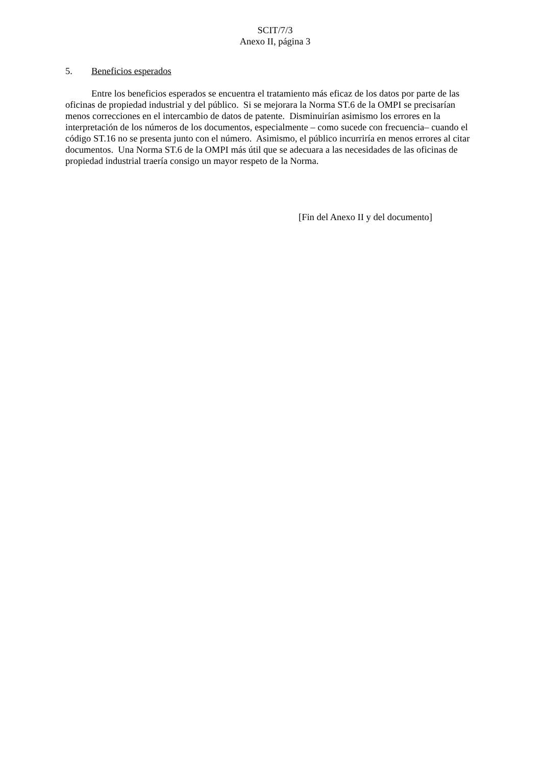SCIT/7/3
Anexo II, página 3
5. Beneficios esperados
Entre los beneficios esperados se encuentra el tratamiento más eficaz de los datos por parte de las oficinas de propiedad industrial y del público. Si se mejorara la Norma ST.6 de la OMPI se precisarían menos correcciones en el intercambio de datos de patente. Disminuirían asimismo los errores en la interpretación de los números de los documentos, especialmente – como sucede con frecuencia– cuando el código ST.16 no se presenta junto con el número. Asimismo, el público incurriría en menos errores al citar documentos. Una Norma ST.6 de la OMPI más útil que se adecuara a las necesidades de las oficinas de propiedad industrial traería consigo un mayor respeto de la Norma.
[Fin del Anexo II y del documento]